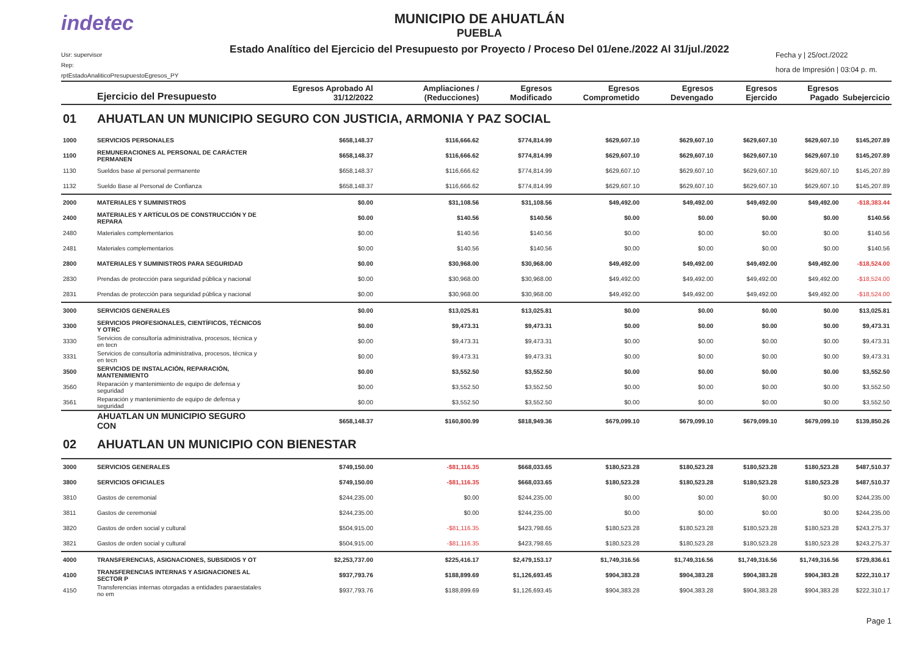indetec
Usr: supervisor
Rep: rptEstadoAnaliticoPresupuestoEgresos_PY
MUNICIPIO DE AHUATLÁN
PUEBLA
Estado Analítico del Ejercicio del Presupuesto por Proyecto / Proceso Del 01/ene./2022 Al 31/jul./2022
Fecha y | 25/oct./2022
hora de Impresión | 03:04 p. m.
| | Ejercicio del Presupuesto | Egresos Aprobado Al 31/12/2022 | Ampliaciones / (Reducciones) | Egresos Modificado | Egresos Comprometido | Egresos Devengado | Egresos Ejercido | Egresos Pagado | Subejercicio |
| --- | --- | --- | --- | --- | --- | --- | --- | --- | --- |
| 01 | AHUATLAN UN MUNICIPIO SEGURO CON JUSTICIA, ARMONIA Y PAZ SOCIAL | | | | | | | | |
| 1000 | SERVICIOS PERSONALES | $658,148.37 | $116,666.62 | $774,814.99 | $629,607.10 | $629,607.10 | $629,607.10 | $629,607.10 | $145,207.89 |
| 1100 | REMUNERACIONES AL PERSONAL DE CARÁCTER PERMANEN | $658,148.37 | $116,666.62 | $774,814.99 | $629,607.10 | $629,607.10 | $629,607.10 | $629,607.10 | $145,207.89 |
| 1130 | Sueldos base al personal permanente | $658,148.37 | $116,666.62 | $774,814.99 | $629,607.10 | $629,607.10 | $629,607.10 | $629,607.10 | $145,207.89 |
| 1132 | Sueldo Base al Personal de Confianza | $658,148.37 | $116,666.62 | $774,814.99 | $629,607.10 | $629,607.10 | $629,607.10 | $629,607.10 | $145,207.89 |
| 2000 | MATERIALES Y SUMINISTROS | $0.00 | $31,108.56 | $31,108.56 | $49,492.00 | $49,492.00 | $49,492.00 | $49,492.00 | -$18,383.44 |
| 2400 | MATERIALES Y ARTÍCULOS DE CONSTRUCCIÓN Y DE REPARA | $0.00 | $140.56 | $140.56 | $0.00 | $0.00 | $0.00 | $0.00 | $140.56 |
| 2480 | Materiales complementarios | $0.00 | $140.56 | $140.56 | $0.00 | $0.00 | $0.00 | $0.00 | $140.56 |
| 2481 | Materiales complementarios | $0.00 | $140.56 | $140.56 | $0.00 | $0.00 | $0.00 | $0.00 | $140.56 |
| 2800 | MATERIALES Y SUMINISTROS PARA SEGURIDAD | $0.00 | $30,968.00 | $30,968.00 | $49,492.00 | $49,492.00 | $49,492.00 | $49,492.00 | -$18,524.00 |
| 2830 | Prendas de protección para seguridad pública y nacional | $0.00 | $30,968.00 | $30,968.00 | $49,492.00 | $49,492.00 | $49,492.00 | $49,492.00 | -$18,524.00 |
| 2831 | Prendas de protección para seguridad pública y nacional | $0.00 | $30,968.00 | $30,968.00 | $49,492.00 | $49,492.00 | $49,492.00 | $49,492.00 | -$18,524.00 |
| 3000 | SERVICIOS GENERALES | $0.00 | $13,025.81 | $13,025.81 | $0.00 | $0.00 | $0.00 | $0.00 | $13,025.81 |
| 3300 | SERVICIOS PROFESIONALES, CIENTÍFICOS, TÉCNICOS Y OTRC | $0.00 | $9,473.31 | $9,473.31 | $0.00 | $0.00 | $0.00 | $0.00 | $9,473.31 |
| 3330 | Servicios de consultoría administrativa, procesos, técnica y en tecn | $0.00 | $9,473.31 | $9,473.31 | $0.00 | $0.00 | $0.00 | $0.00 | $9,473.31 |
| 3331 | Servicios de consultoría administrativa, procesos, técnica y en tecn | $0.00 | $9,473.31 | $9,473.31 | $0.00 | $0.00 | $0.00 | $0.00 | $9,473.31 |
| 3500 | SERVICIOS DE INSTALACIÓN, REPARACIÓN, MANTENIMIENTO | $0.00 | $3,552.50 | $3,552.50 | $0.00 | $0.00 | $0.00 | $0.00 | $3,552.50 |
| 3560 | Reparación y mantenimiento de equipo de defensa y seguridad | $0.00 | $3,552.50 | $3,552.50 | $0.00 | $0.00 | $0.00 | $0.00 | $3,552.50 |
| 3561 | Reparación y mantenimiento de equipo de defensa y seguridad | $0.00 | $3,552.50 | $3,552.50 | $0.00 | $0.00 | $0.00 | $0.00 | $3,552.50 |
| | AHUATLAN UN MUNICIPIO SEGURO CON | $658,148.37 | $160,800.99 | $818,949.36 | $679,099.10 | $679,099.10 | $679,099.10 | $679,099.10 | $139,850.26 |
| 02 | AHUATLAN UN MUNICIPIO CON BIENESTAR | | | | | | | | |
| 3000 | SERVICIOS GENERALES | $749,150.00 | -$81,116.35 | $668,033.65 | $180,523.28 | $180,523.28 | $180,523.28 | $180,523.28 | $487,510.37 |
| 3800 | SERVICIOS OFICIALES | $749,150.00 | -$81,116.35 | $668,033.65 | $180,523.28 | $180,523.28 | $180,523.28 | $180,523.28 | $487,510.37 |
| 3810 | Gastos de ceremonial | $244,235.00 | $0.00 | $244,235.00 | $0.00 | $0.00 | $0.00 | $0.00 | $244,235.00 |
| 3811 | Gastos de ceremonial | $244,235.00 | $0.00 | $244,235.00 | $0.00 | $0.00 | $0.00 | $0.00 | $244,235.00 |
| 3820 | Gastos de orden social y cultural | $504,915.00 | -$81,116.35 | $423,798.65 | $180,523.28 | $180,523.28 | $180,523.28 | $180,523.28 | $243,275.37 |
| 3821 | Gastos de orden social y cultural | $504,915.00 | -$81,116.35 | $423,798.65 | $180,523.28 | $180,523.28 | $180,523.28 | $180,523.28 | $243,275.37 |
| 4000 | TRANSFERENCIAS, ASIGNACIONES, SUBSIDIOS Y OT | $2,253,737.00 | $225,416.17 | $2,479,153.17 | $1,749,316.56 | $1,749,316.56 | $1,749,316.56 | $1,749,316.56 | $729,836.61 |
| 4100 | TRANSFERENCIAS INTERNAS Y ASIGNACIONES AL SECTOR P | $937,793.76 | $188,899.69 | $1,126,693.45 | $904,383.28 | $904,383.28 | $904,383.28 | $904,383.28 | $222,310.17 |
| 4150 | Transferencias internas otorgadas a entidades paraestatales no em | $937,793.76 | $188,899.69 | $1,126,693.45 | $904,383.28 | $904,383.28 | $904,383.28 | $904,383.28 | $222,310.17 |
Page 1